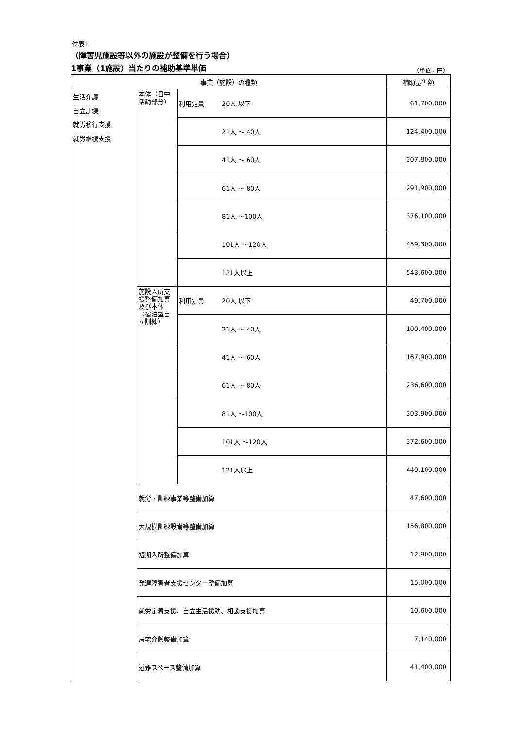付表1
（障害児施設等以外の施設が整備を行う場合）
1事業（1施設）当たりの補助基準単価
（単位：円）
| 事業（施設）の種類 | | | 補助基準額 |
| --- | --- | --- | --- |
| 生活介護 自立訓練 就労移行支援 就労継続支援 | 本体（日中活動部分） | 利用定員 20人 以下 | 61,700,000 |
| | | 21人 ～ 40人 | 124,400,000 |
| | | 41人 ～ 60人 | 207,800,000 |
| | | 61人 ～ 80人 | 291,900,000 |
| | | 81人 ～100人 | 376,100,000 |
| | | 101人 ～120人 | 459,300,000 |
| | | 121人以上 | 543,600,000 |
| | 施設入所支援整備加算及び本体（宿泊型自立訓練） | 利用定員 20人 以下 | 49,700,000 |
| | | 21人 ～ 40人 | 100,400,000 |
| | | 41人 ～ 60人 | 167,900,000 |
| | | 61人 ～ 80人 | 236,600,000 |
| | | 81人 ～100人 | 303,900,000 |
| | | 101人 ～120人 | 372,600,000 |
| | | 121人以上 | 440,100,000 |
| | 就労・訓練事業等整備加算 | | 47,600,000 |
| | 大規模訓練設備等整備加算 | | 156,800,000 |
| | 短期入所整備加算 | | 12,900,000 |
| | 発達障害者支援センター整備加算 | | 15,000,000 |
| | 就労定着支援、自立生活援助、相談支援加算 | | 10,600,000 |
| | 居宅介護整備加算 | | 7,140,000 |
| | 避難スペース整備加算 | | 41,400,000 |